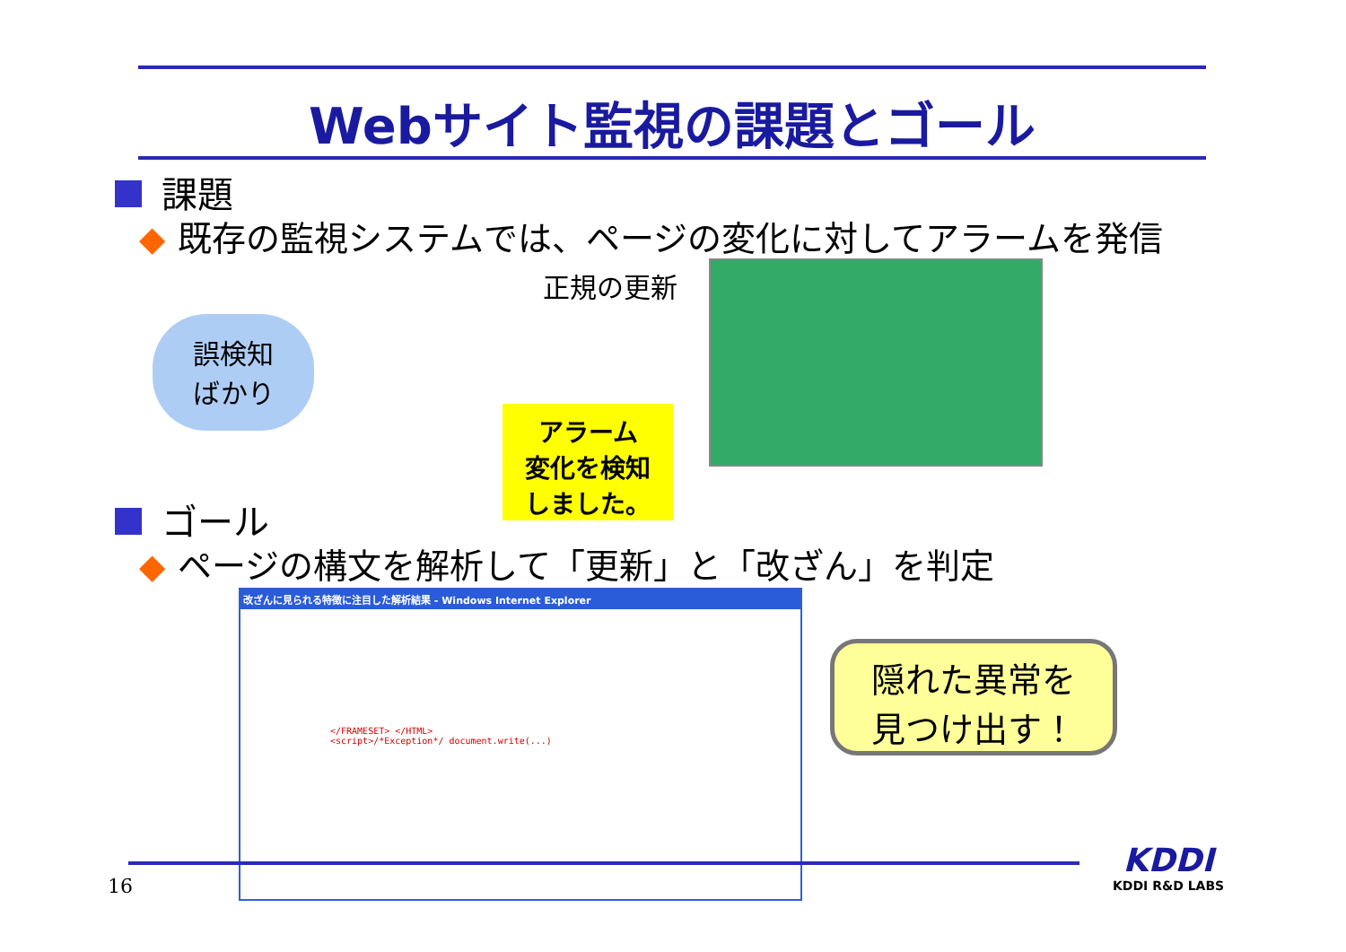Webサイト監視の課題とゴール
課題
◆ 既存の監視システムでは、ページの変化に対してアラームを発信
誤検知
ばかり
正規の更新
アラーム
変化を検知
しました。
ゴール
◆ ページの構文を解析して「更新」と「改ざん」を判定
改ざんに見られる特徴に注目した解析結果 - Windows Internet Explorer
</FRAMESET> </HTML>
<script>/*Exception*/ document.write(...)
隠れた異常を
見つけ出す！
16
KDDI
KDDI R&D LABS